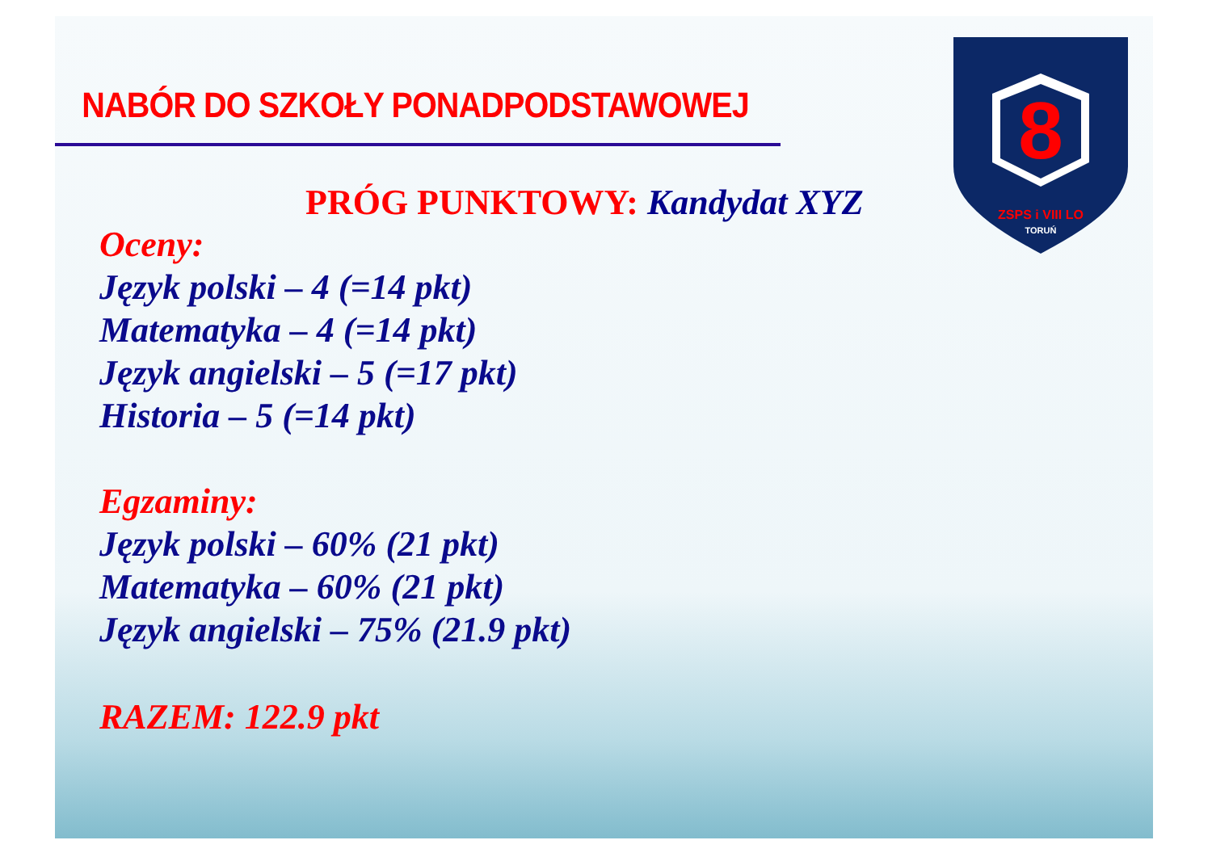8
ZSPS i VIII LO
TORUŃ
NABÓR DO SZKOŁY PONADPODSTAWOWEJ
PRÓG PUNKTOWY: Kandydat XYZ
Oceny:
Język polski – 4 (=14 pkt)
Matematyka – 4 (=14 pkt)
Język angielski – 5 (=17 pkt)
Historia – 5 (=14 pkt)
Egzaminy:
Język polski – 60% (21 pkt)
Matematyka – 60% (21 pkt)
Język angielski – 75% (21.9 pkt)
RAZEM: 122.9 pkt